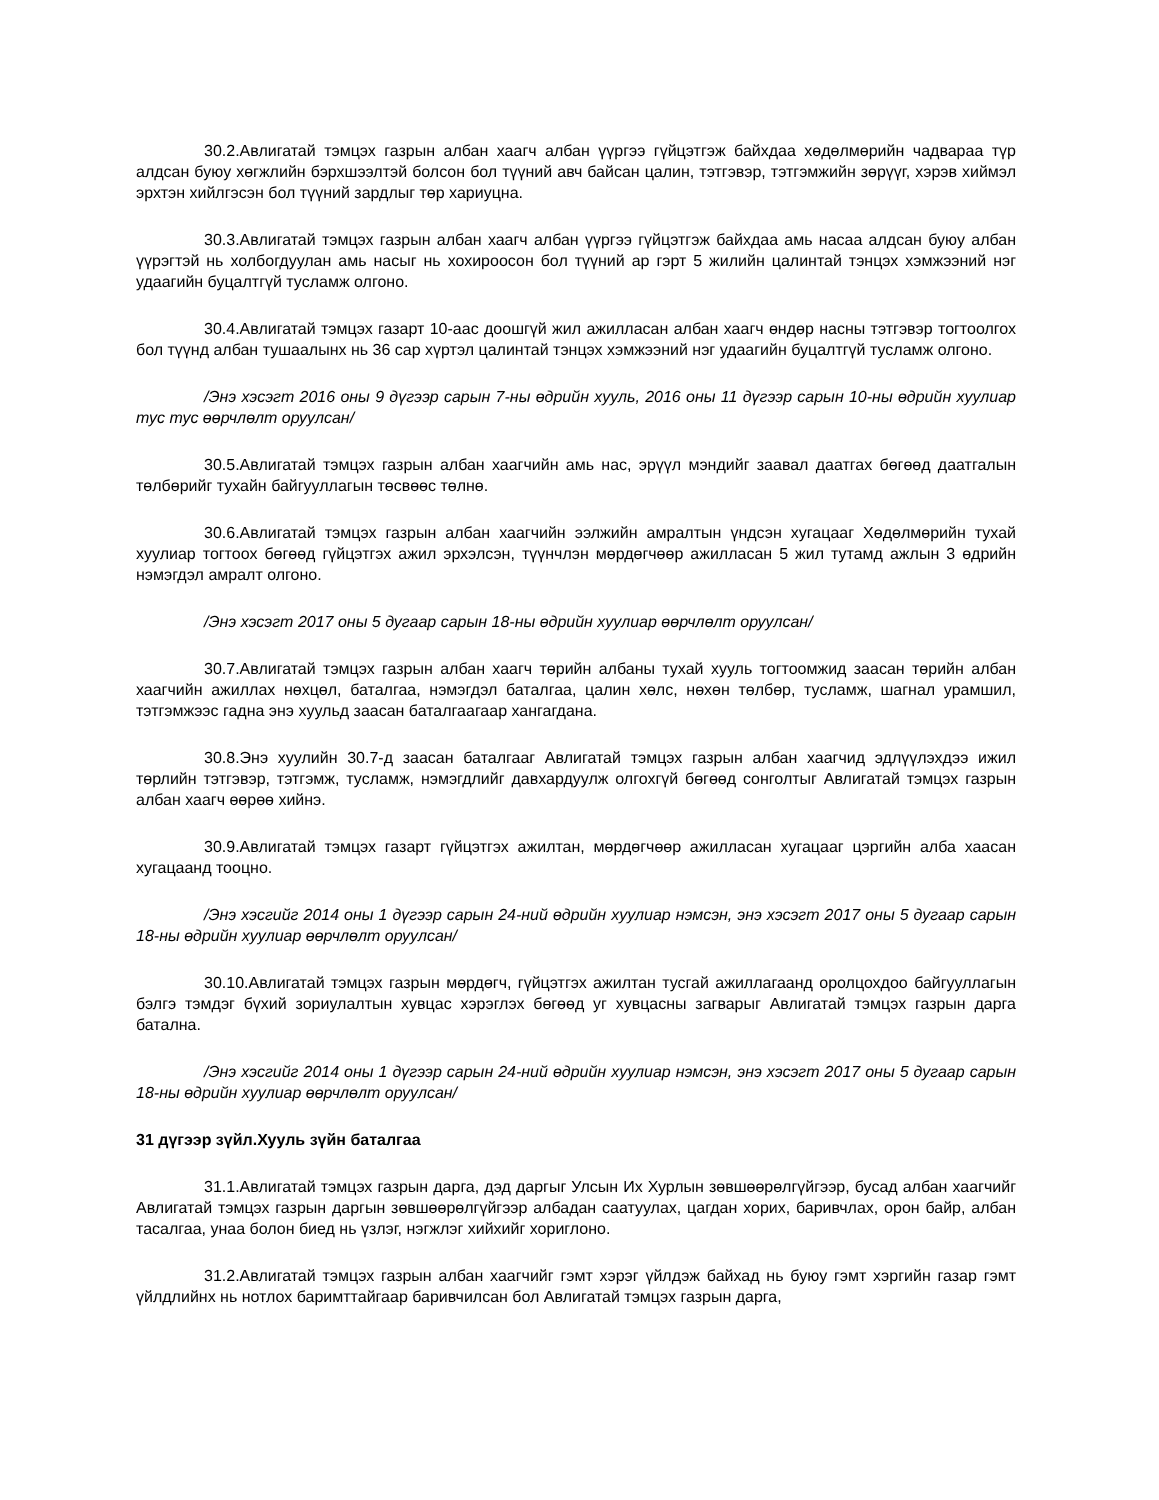30.2.Авлигатай тэмцэх газрын албан хаагч албан үүргээ гүйцэтгэж байхдаа хөдөлмөрийн чадвараа түр алдсан буюу хөгжлийн бэрхшээлтэй болсон бол түүний авч байсан цалин, тэтгэвэр, тэтгэмжийн зөрүүг, хэрэв хиймэл эрхтэн хийлгэсэн бол түүний зардлыг төр хариуцна.
30.3.Авлигатай тэмцэх газрын албан хаагч албан үүргээ гүйцэтгэж байхдаа амь насаа алдсан буюу албан үүрэгтэй нь холбогдуулан амь насыг нь хохироосон бол түүний ар гэрт 5 жилийн цалинтай тэнцэх хэмжээний нэг удаагийн буцалтгүй тусламж олгоно.
30.4.Авлигатай тэмцэх газарт 10-аас доошгүй жил ажилласан албан хаагч өндөр насны тэтгэвэр тогтоолгох бол түүнд албан тушаалынх нь 36 сар хүртэл цалинтай тэнцэх хэмжээний нэг удаагийн буцалтгүй тусламж олгоно.
/Энэ хэсэгт 2016 оны 9 дүгээр сарын 7-ны өдрийн хууль, 2016 оны 11 дүгээр сарын 10-ны өдрийн хуулиар тус тус өөрчлөлт оруулсан/
30.5.Авлигатай тэмцэх газрын албан хаагчийн амь нас, эрүүл мэндийг заавал даатгах бөгөөд даатгалын төлбөрийг тухайн байгууллагын төсвөөс төлнө.
30.6.Авлигатай тэмцэх газрын албан хаагчийн ээлжийн амралтын үндсэн хугацааг Хөдөлмөрийн тухай хуулиар тогтоох бөгөөд гүйцэтгэх ажил эрхэлсэн, түүнчлэн мөрдөгчөөр ажилласан 5 жил тутамд ажлын 3 өдрийн нэмэгдэл амралт олгоно.
/Энэ хэсэгт 2017 оны 5 дугаар сарын 18-ны өдрийн хуулиар өөрчлөлт оруулсан/
30.7.Авлигатай тэмцэх газрын албан хаагч төрийн албаны тухай хууль тогтоомжид заасан төрийн албан хаагчийн ажиллах нөхцөл, баталгаа, нэмэгдэл баталгаа, цалин хөлс, нөхөн төлбөр, тусламж, шагнал урамшил, тэтгэмжээс гадна энэ хуульд заасан баталгаагаар хангагдана.
30.8.Энэ хуулийн 30.7-д заасан баталгааг Авлигатай тэмцэх газрын албан хаагчид эдлүүлэхдээ ижил төрлийн тэтгэвэр, тэтгэмж, тусламж, нэмэгдлийг давхардуулж олгохгүй бөгөөд сонголтыг Авлигатай тэмцэх газрын албан хаагч өөрөө хийнэ.
30.9.Авлигатай тэмцэх газарт гүйцэтгэх ажилтан, мөрдөгчөөр ажилласан хугацааг цэргийн алба хаасан хугацаанд тооцно.
/Энэ хэсгийг 2014 оны 1 дүгээр сарын 24-ний өдрийн хуулиар нэмсэн, энэ хэсэгт 2017 оны 5 дугаар сарын 18-ны өдрийн хуулиар өөрчлөлт оруулсан/
30.10.Авлигатай тэмцэх газрын мөрдөгч, гүйцэтгэх ажилтан тусгай ажиллагаанд оролцохдоо байгууллагын бэлгэ тэмдэг бүхий зориулалтын хувцас хэрэглэх бөгөөд уг хувцасны загварыг Авлигатай тэмцэх газрын дарга батална.
/Энэ хэсгийг 2014 оны 1 дүгээр сарын 24-ний өдрийн хуулиар нэмсэн, энэ хэсэгт 2017 оны 5 дугаар сарын 18-ны өдрийн хуулиар өөрчлөлт оруулсан/
31 дүгээр зүйл.Хууль зүйн баталгаа
31.1.Авлигатай тэмцэх газрын дарга, дэд даргыг Улсын Их Хурлын зөвшөөрөлгүйгээр, бусад албан хаагчийг Авлигатай тэмцэх газрын даргын зөвшөөрөлгүйгээр албадан саатуулах, цагдан хорих, баривчлах, орон байр, албан тасалгаа, унаа болон биед нь үзлэг, нэгжлэг хийхийг хориглоно.
31.2.Авлигатай тэмцэх газрын албан хаагчийг гэмт хэрэг үйлдэж байхад нь буюу гэмт хэргийн газар гэмт үйлдлийнх нь нотлох баримттайгаар баривчилсан бол Авлигатай тэмцэх газрын дарга,